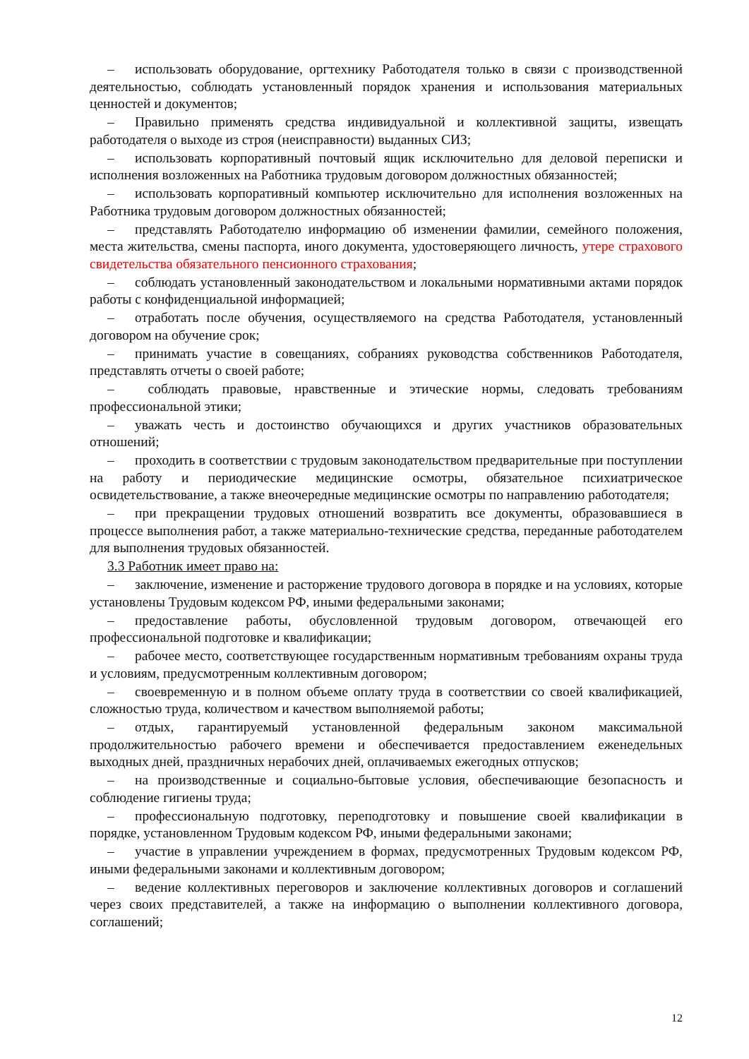– использовать оборудование, оргтехнику Работодателя только в связи с производственной деятельностью, соблюдать установленный порядок хранения и использования материальных ценностей и документов;
– Правильно применять средства индивидуальной и коллективной защиты, извещать работодателя о выходе из строя (неисправности) выданных СИЗ;
– использовать корпоративный почтовый ящик исключительно для деловой переписки и исполнения возложенных на Работника трудовым договором должностных обязанностей;
– использовать корпоративный компьютер исключительно для исполнения возложенных на Работника трудовым договором должностных обязанностей;
– представлять Работодателю информацию об изменении фамилии, семейного положения, места жительства, смены паспорта, иного документа, удостоверяющего личность, утере страхового свидетельства обязательного пенсионного страхования;
– соблюдать установленный законодательством и локальными нормативными актами порядок работы с конфиденциальной информацией;
– отработать после обучения, осуществляемого на средства Работодателя, установленный договором на обучение срок;
– принимать участие в совещаниях, собраниях руководства собственников Работодателя, представлять отчеты о своей работе;
– соблюдать правовые, нравственные и этические нормы, следовать требованиям профессиональной этики;
– уважать честь и достоинство обучающихся и других участников образовательных отношений;
– проходить в соответствии с трудовым законодательством предварительные при поступлении на работу и периодические медицинские осмотры, обязательное психиатрическое освидетельствование, а также внеочередные медицинские осмотры по направлению работодателя;
– при прекращении трудовых отношений возвратить все документы, образовавшиеся в процессе выполнения работ, а также материально-технические средства, переданные работодателем для выполнения трудовых обязанностей.
3.3 Работник имеет право на:
– заключение, изменение и расторжение трудового договора в порядке и на условиях, которые установлены Трудовым кодексом РФ, иными федеральными законами;
– предоставление работы, обусловленной трудовым договором, отвечающей его профессиональной подготовке и квалификации;
– рабочее место, соответствующее государственным нормативным требованиям охраны труда и условиям, предусмотренным коллективным договором;
– своевременную и в полном объеме оплату труда в соответствии со своей квалификацией, сложностью труда, количеством и качеством выполняемой работы;
– отдых, гарантируемый установленной федеральным законом максимальной продолжительностью рабочего времени и обеспечивается предоставлением еженедельных выходных дней, праздничных нерабочих дней, оплачиваемых ежегодных отпусков;
– на производственные и социально-бытовые условия, обеспечивающие безопасность и соблюдение гигиены труда;
– профессиональную подготовку, переподготовку и повышение своей квалификации в порядке, установленном Трудовым кодексом РФ, иными федеральными законами;
– участие в управлении учреждением в формах, предусмотренных Трудовым кодексом РФ, иными федеральными законами и коллективным договором;
– ведение коллективных переговоров и заключение коллективных договоров и соглашений через своих представителей, а также на информацию о выполнении коллективного договора, соглашений;
12